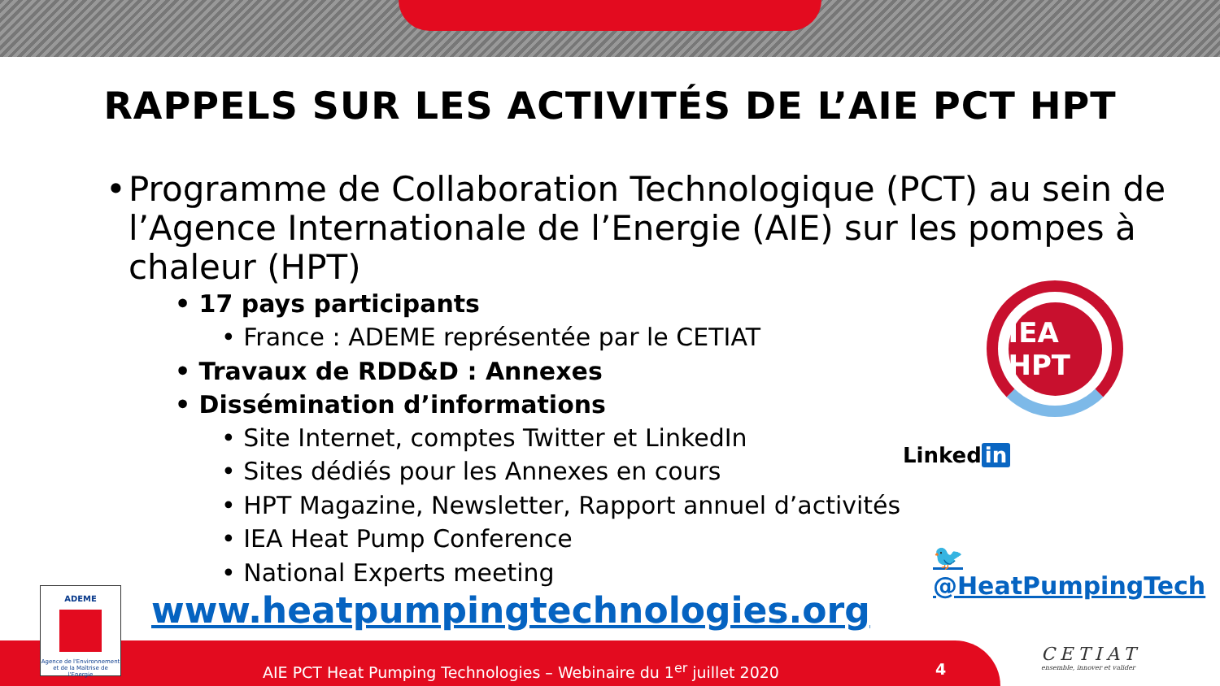RAPPELS SUR LES ACTIVITÉS DE L’AIE PCT HPT
• Programme de Collaboration Technologique (PCT) au sein de l’Agence Internationale de l’Energie (AIE) sur les pompes à chaleur (HPT)
• 17 pays participants
• France : ADEME représentée par le CETIAT
• Travaux de RDD&D : Annexes
• Dissémination d’informations
• Site Internet, comptes Twitter et LinkedIn
• Sites dédiés pour les Annexes en cours
• HPT Magazine, Newsletter, Rapport annuel d’activités
• IEA Heat Pump Conference
• National Experts meeting
IEA HPT
Linked in
🐦 @HeatPumpingTech
www.heatpumpingtechnologies.org
AIE PCT Heat Pumping Technologies – Webinaire du 1<sup>er</sup> juillet 2020
4
ADEME
Agence de l'Environnement et de la Maîtrise de l'Energie
CETIAT
ensemble, innover et valider